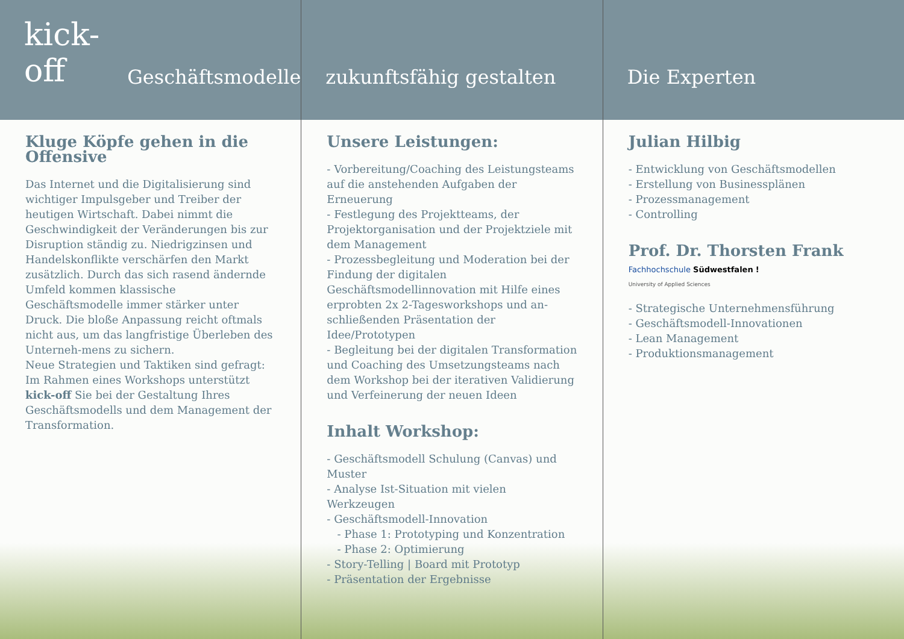kick-off Geschäftsmodelle
Kluge Köpfe gehen in die Offensive
Das Internet und die Digitalisierung sind wichtiger Impulsgeber und Treiber der heutigen Wirtschaft. Dabei nimmt die Geschwindigkeit der Veränderungen bis zur Disruption ständig zu. Niedrigzinsen und Handelskonflikte verschärfen den Markt zusätzlich. Durch das sich rasend ändernde Umfeld kommen klassische Geschäftsmodelle immer stärker unter Druck. Die bloße Anpassung reicht oftmals nicht aus, um das langfristige Überleben des Unterneh-mens zu sichern.
Neue Strategien und Taktiken sind gefragt: Im Rahmen eines Workshops unterstützt kick-off Sie bei der Gestaltung Ihres Geschäftsmodells und dem Management der Transformation.
zukunftsfähig gestalten
Unsere Leistungen:
- Vorbereitung/Coaching des Leistungsteams auf die anstehenden Aufgaben der Erneuerung
- Festlegung des Projektteams, der Projektorganisation und der Projektziele mit dem Management
- Prozessbegleitung und Moderation bei der Findung der digitalen Geschäftsmodellinnovation mit Hilfe eines erprobten 2x 2-Tagesworkshops und an-schließenden Präsentation der Idee/Prototypen
- Begleitung bei der digitalen Transformation und Coaching des Umsetzungsteams nach dem Workshop bei der iterativen Validierung und Verfeinerung der neuen Ideen
Inhalt Workshop:
- Geschäftsmodell Schulung (Canvas) und Muster
- Analyse Ist-Situation mit vielen Werkzeugen
- Geschäftsmodell-Innovation
- Phase 1: Prototyping und Konzentration
- Phase 2: Optimierung
- Story-Telling | Board mit Prototyp
- Präsentation der Ergebnisse
Die Experten
Julian Hilbig
- Entwicklung von Geschäftsmodellen
- Erstellung von Businessplänen
- Prozessmanagement
- Controlling
Prof. Dr. Thorsten Frank
Fachhochschule Südwestfalen !
University of Applied Sciences
- Strategische Unternehmensführung
- Geschäftsmodell-Innovationen
- Lean Management
- Produktionsmanagement